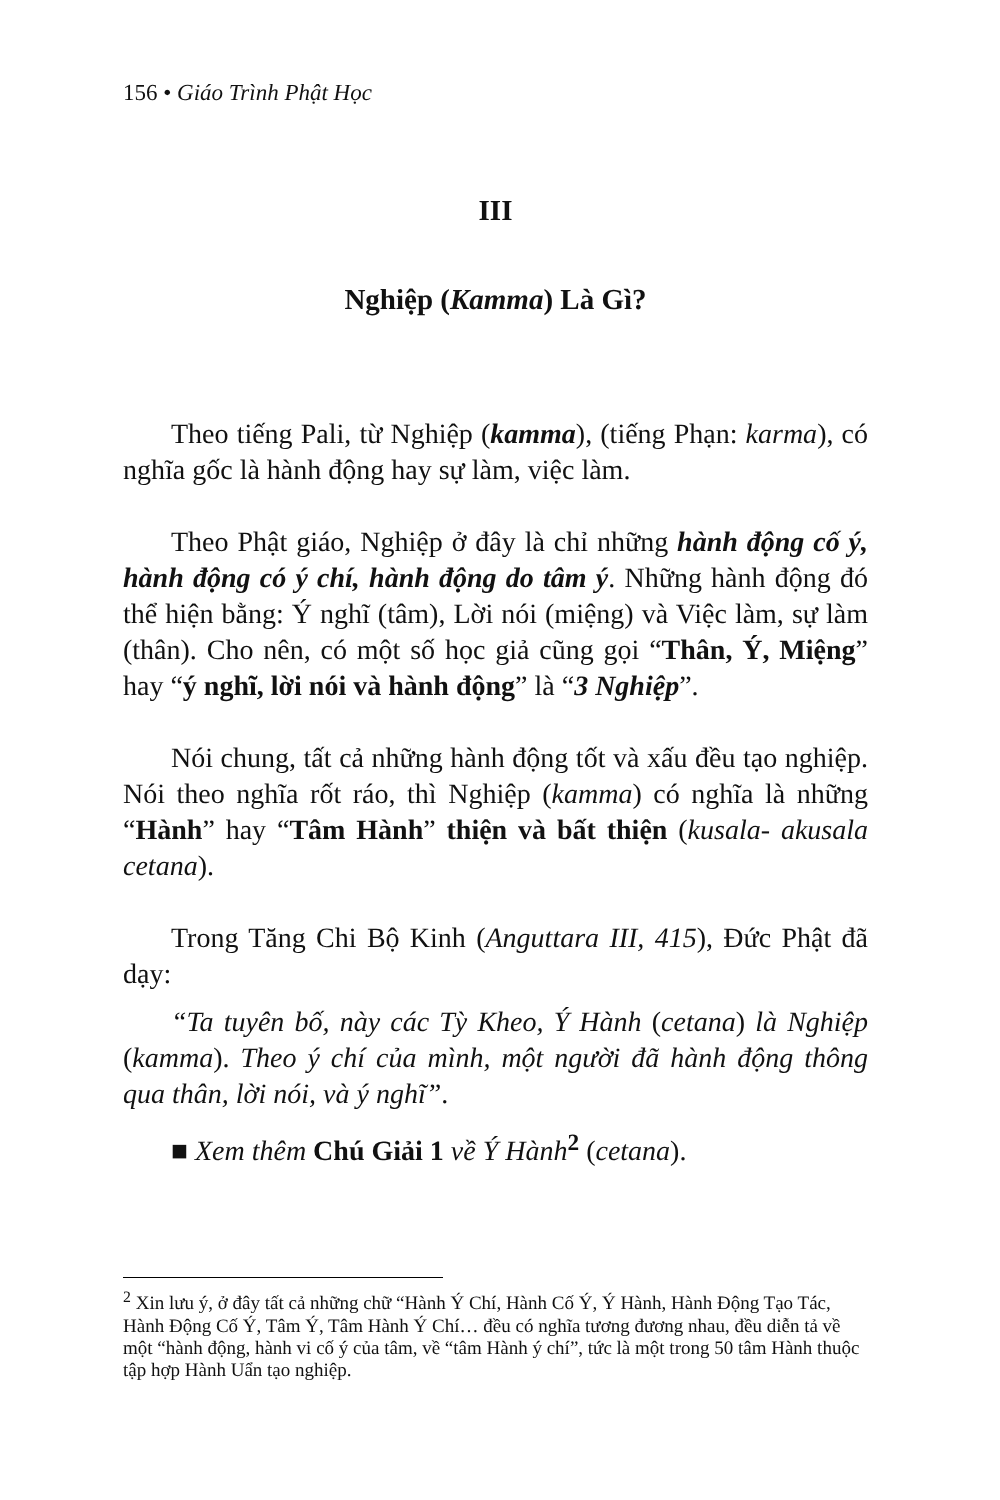156 • Giáo Trình Phật Học
III
Nghiệp (Kamma) Là Gì?
Theo tiếng Pali, từ Nghiệp (kamma), (tiếng Phạn: karma), có nghĩa gốc là hành động hay sự làm, việc làm.
Theo Phật giáo, Nghiệp ở đây là chỉ những hành động cố ý, hành động có ý chí, hành động do tâm ý. Những hành động đó thể hiện bằng: Ý nghĩ (tâm), Lời nói (miệng) và Việc làm, sự làm (thân). Cho nên, có một số học giả cũng gọi “Thân, Ý, Miệng” hay “ý nghĩ, lời nói và hành động” là “3 Nghiệp”.
Nói chung, tất cả những hành động tốt và xấu đều tạo nghiệp. Nói theo nghĩa rốt ráo, thì Nghiệp (kamma) có nghĩa là những “Hành” hay “Tâm Hành” thiện và bất thiện (kusala- akusala cetana).
Trong Tăng Chi Bộ Kinh (Anguttara III, 415), Đức Phật đã dạy:
“Ta tuyên bố, này các Tỳ Kheo, Ý Hành (cetana) là Nghiệp (kamma). Theo ý chí của mình, một người đã hành động thông qua thân, lời nói, và ý nghĩ”.
■ Xem thêm Chú Giải 1 về Ý Hành<sup>2</sup> (cetana).
<sup>2</sup> Xin lưu ý, ở đây tất cả những chữ “Hành Ý Chí, Hành Cố Ý, Ý Hành, Hành Động Tạo Tác, Hành Động Cố Ý, Tâm Ý, Tâm Hành Ý Chí… đều có nghĩa tương đương nhau, đều diễn tả về một “hành động, hành vi cố ý của tâm, về “tâm Hành ý chí”, tức là một trong 50 tâm Hành thuộc tập hợp Hành Uẩn tạo nghiệp.